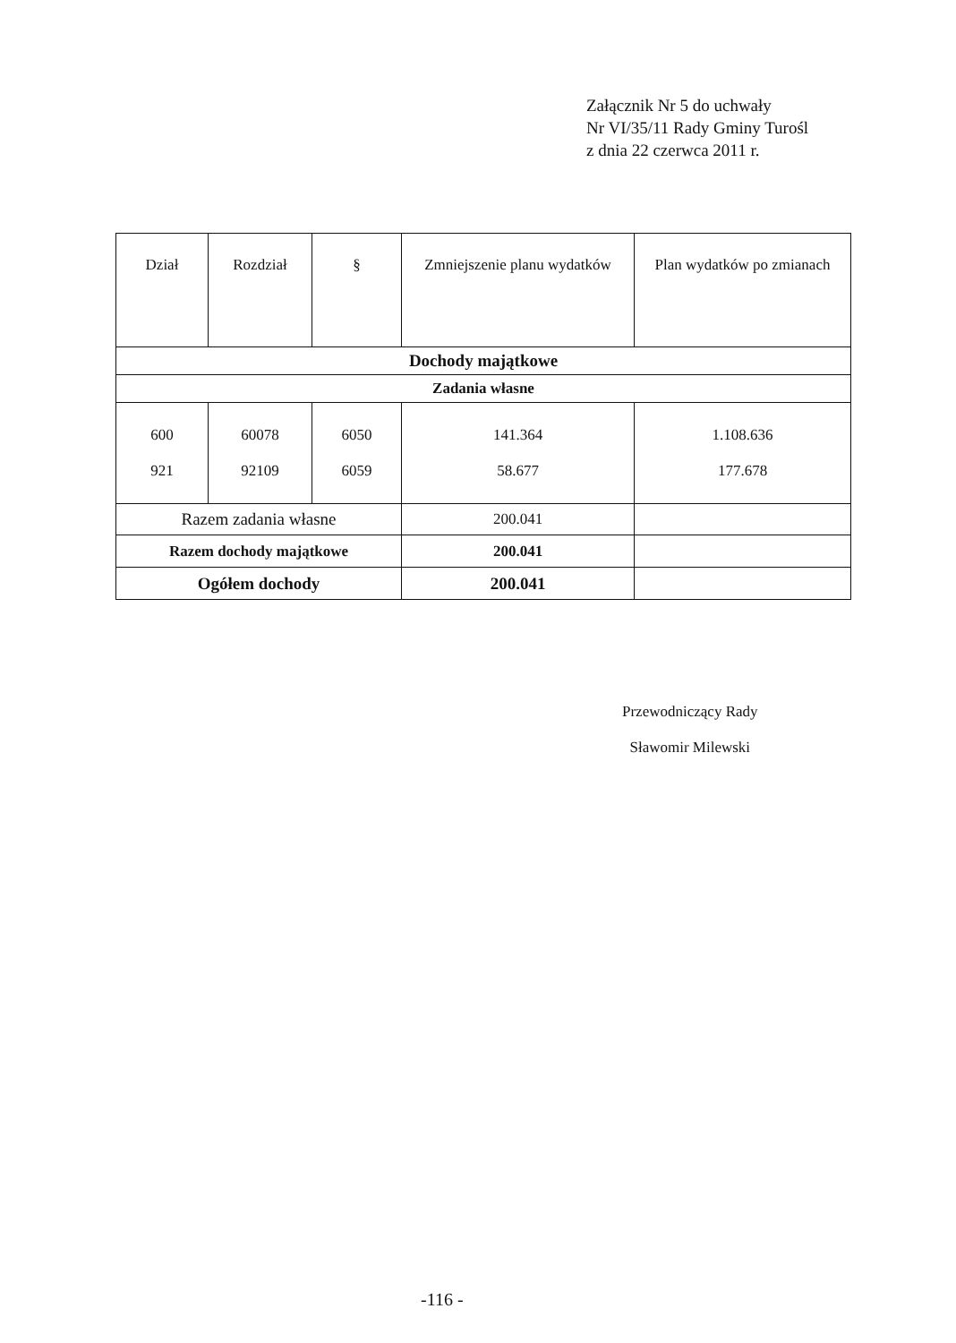Załącznik Nr 5 do uchwały
Nr VI/35/11 Rady Gminy Turośl
z dnia 22 czerwca 2011 r.
| Dział | Rozdział | § | Zmniejszenie planu wydatków | Plan wydatków po zmianach |
| --- | --- | --- | --- | --- |
| Dochody majątkowe | | | | |
| Zadania własne | | | | |
| 600 921 | 60078 92109 | 6050 6059 | 141.364 58.677 | 1.108.636 177.678 |
| Razem zadania własne | | | 200.041 | |
| Razem dochody majątkowe | | | 200.041 | |
| Ogółem dochody | | | 200.041 | |
Przewodniczący Rady
Sławomir Milewski
-116 -